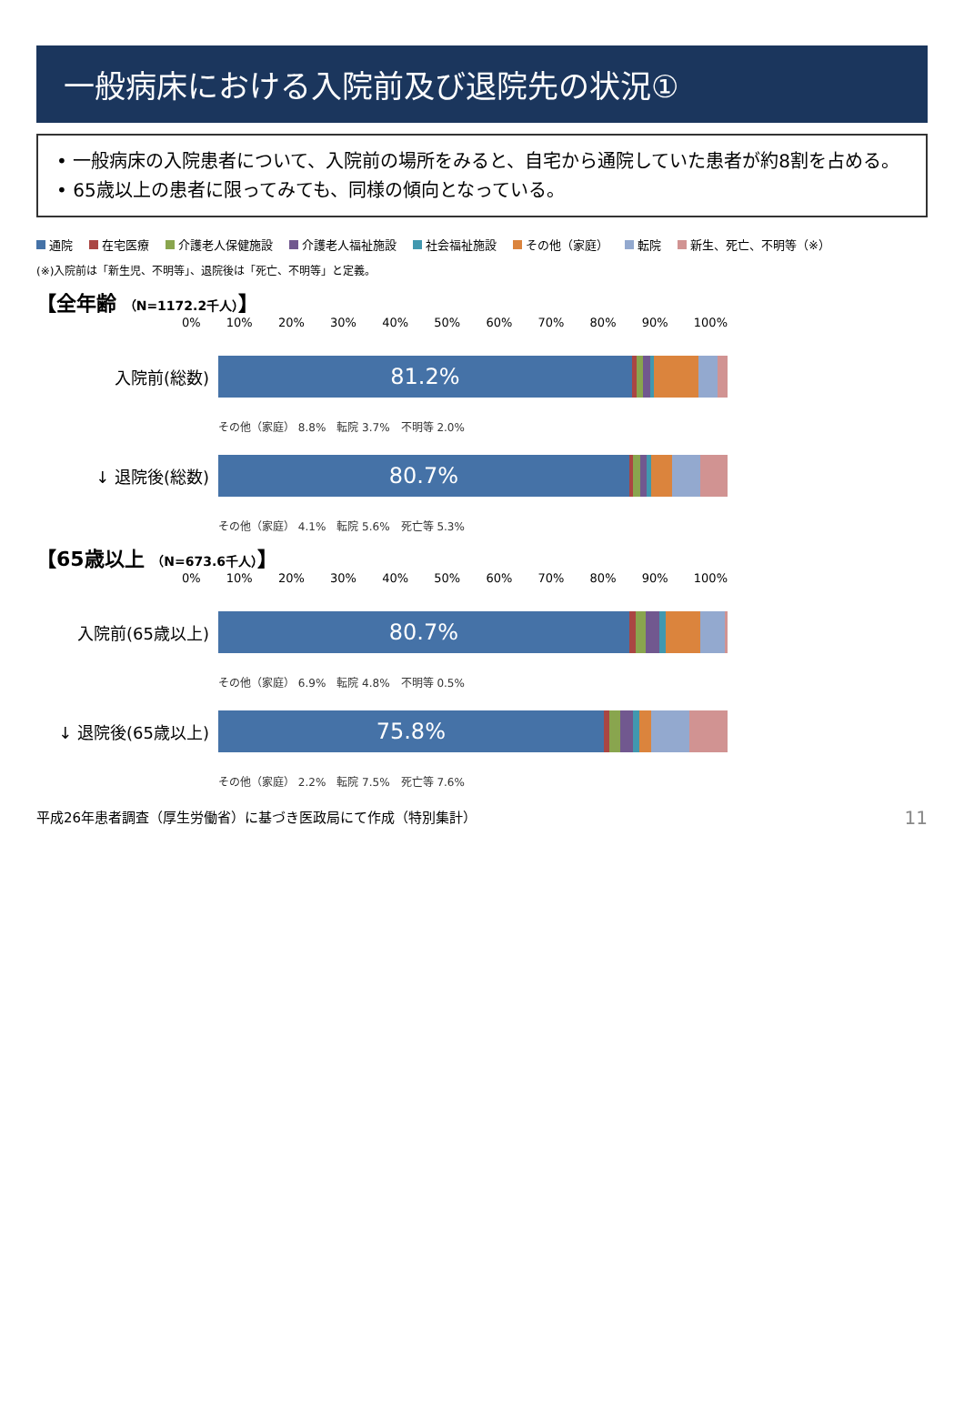一般病床における入院前及び退院先の状況①
• 一般病床の入院患者について、入院前の場所をみると、自宅から通院していた患者が約8割を占める。
• 65歳以上の患者に限ってみても、同様の傾向となっている。
通院 在宅医療 介護老人保健施設 介護老人福祉施設 社会福祉施設 その他（家庭） 転院 新生、死亡、不明等（※）
(※)入院前は「新生児、不明等」、退院後は「死亡、不明等」と定義。
【全年齢 （N=1172.2千人）】
0% 10% 20% 30% 40% 50% 60% 70% 80% 90% 100%
入院前(総数)
81.2%
その他（家庭） 8.8%　転院 3.7%　不明等 2.0%
↓ 退院後(総数)
80.7%
その他（家庭） 4.1%　転院 5.6%　死亡等 5.3%
【65歳以上 （N=673.6千人）】
0% 10% 20% 30% 40% 50% 60% 70% 80% 90% 100%
入院前(65歳以上)
80.7%
その他（家庭） 6.9%　転院 4.8%　不明等 0.5%
↓ 退院後(65歳以上)
75.8%
その他（家庭） 2.2%　転院 7.5%　死亡等 7.6%
平成26年患者調査（厚生労働省）に基づき医政局にて作成（特別集計） 11